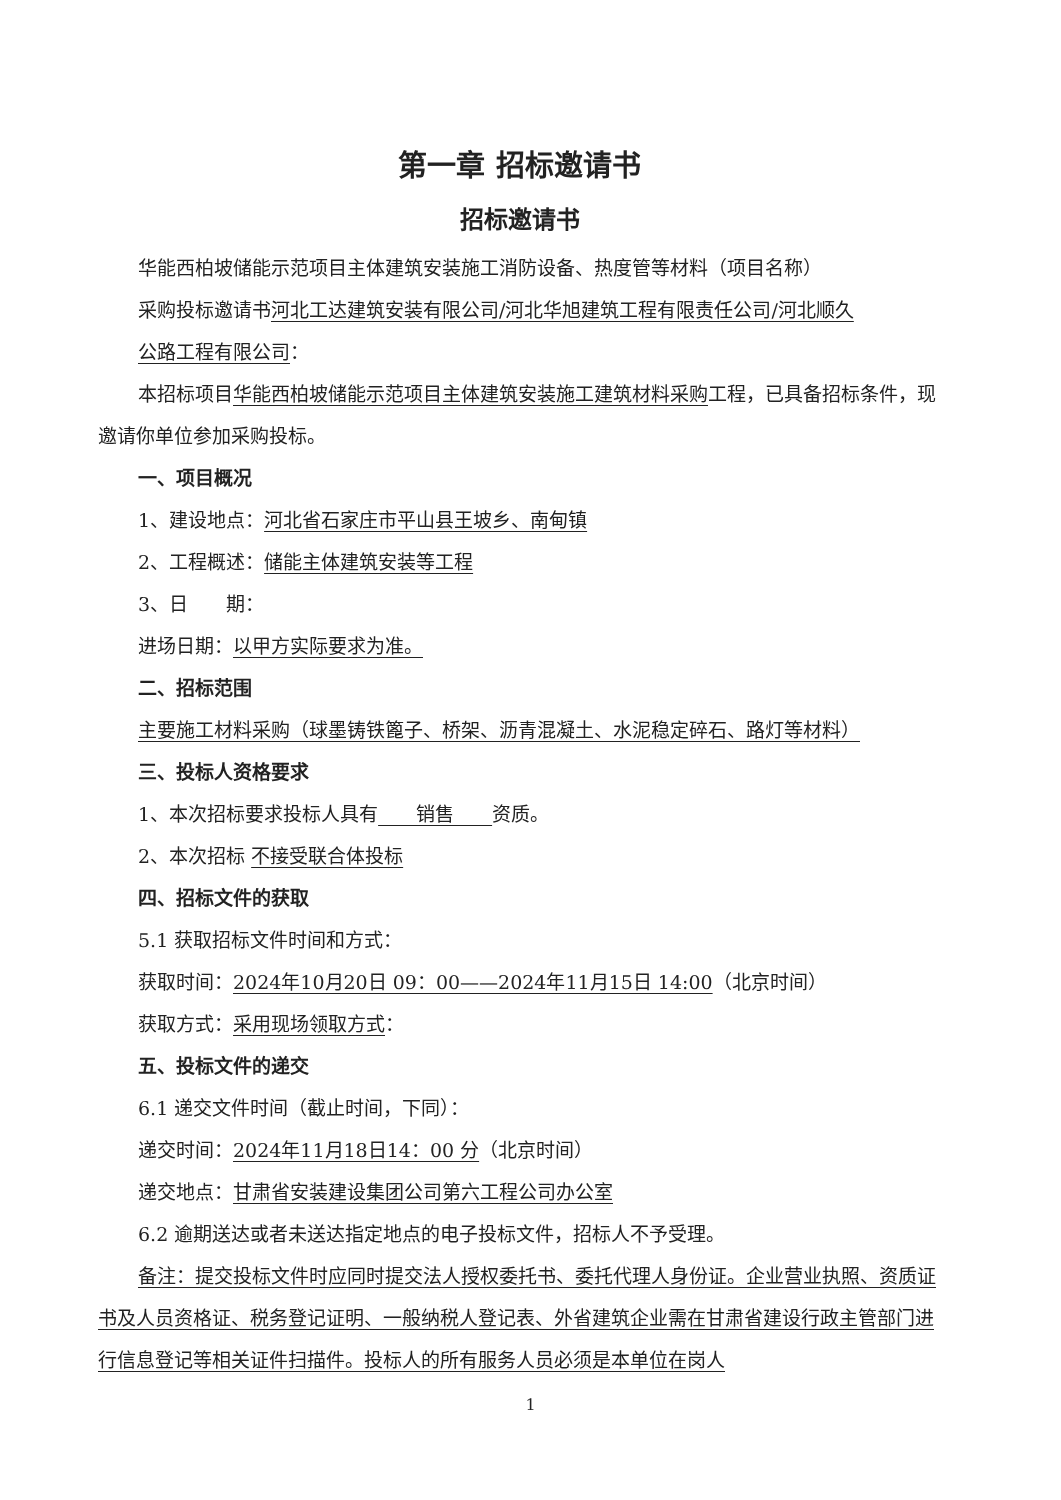第一章 招标邀请书
招标邀请书
华能西柏坡储能示范项目主体建筑安装施工消防设备、热度管等材料（项目名称）
采购投标邀请书河北工达建筑安装有限公司/河北华旭建筑工程有限责任公司/河北顺久
公路工程有限公司：
本招标项目华能西柏坡储能示范项目主体建筑安装施工建筑材料采购工程，已具备招标条件，现邀请你单位参加采购投标。
一、项目概况
1、建设地点：河北省石家庄市平山县王坡乡、南甸镇
2、工程概述：储能主体建筑安装等工程
3、日　　期：
进场日期：以甲方实际要求为准。
二、招标范围
主要施工材料采购（球墨铸铁篦子、桥架、沥青混凝土、水泥稳定碎石、路灯等材料）
三、投标人资格要求
1、本次招标要求投标人具有　　销售　　资质。
2、本次招标 不接受联合体投标
四、招标文件的获取
5.1 获取招标文件时间和方式：
获取时间：2024年10月20日 09：00——2024年11月15日 14:00（北京时间）
获取方式：采用现场领取方式：
五、投标文件的递交
6.1 递交文件时间（截止时间，下同）：
递交时间：2024年11月18日14：00 分（北京时间）
递交地点：甘肃省安装建设集团公司第六工程公司办公室
6.2 逾期送达或者未送达指定地点的电子投标文件，招标人不予受理。
备注：提交投标文件时应同时提交法人授权委托书、委托代理人身份证。企业营业执照、资质证书及人员资格证、税务登记证明、一般纳税人登记表、外省建筑企业需在甘肃省建设行政主管部门进行信息登记等相关证件扫描件。投标人的所有服务人员必须是本单位在岗人
1